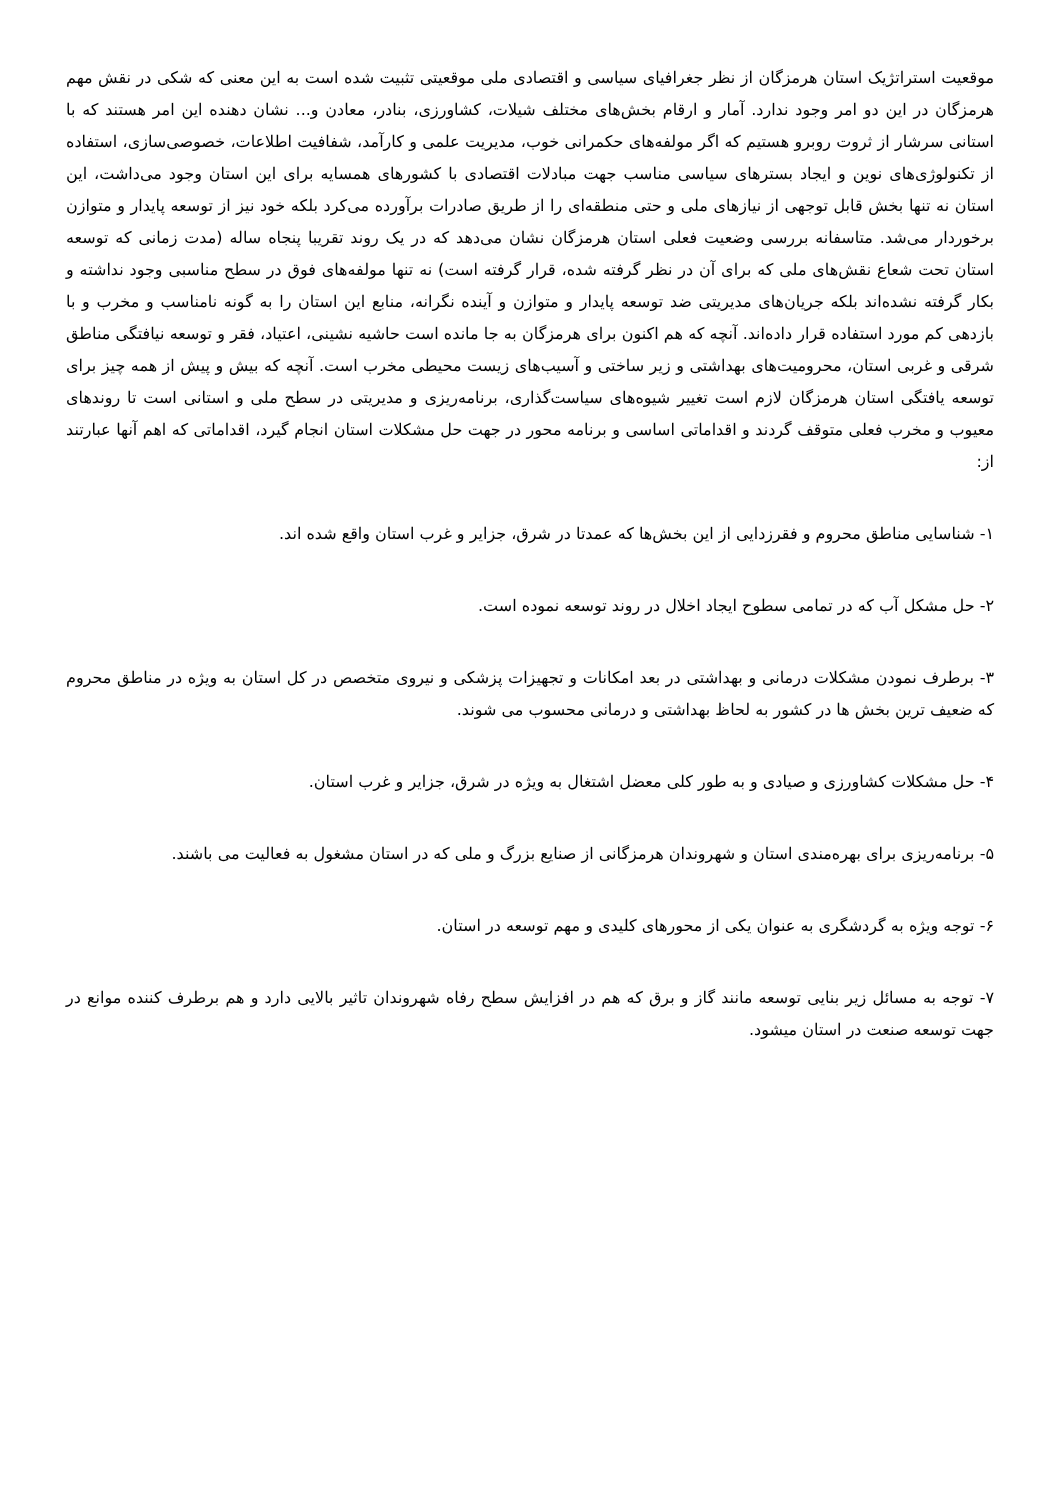موقعیت استراتژیک استان هرمزگان از نظر جغرافیای سیاسی و اقتصادی ملی موقعیتی تثبیت شده است به این معنی که شکی در نقش مهم هرمزگان در این دو امر وجود ندارد. آمار و ارقام بخش‌های مختلف شیلات، کشاورزی، بنادر، معادن و... نشان دهنده این امر هستند که با استانی سرشار از ثروت روبرو هستیم که اگر مولفه‌های حکمرانی خوب، مدیریت علمی و کارآمد، شفافیت اطلاعات، خصوصی‌سازی، استفاده از تکنولوژی‌های نوین و ایجاد بسترهای سیاسی مناسب جهت مبادلات اقتصادی با کشورهای همسایه برای این استان وجود می‌داشت، این استان نه تنها بخش قابل توجهی از نیازهای ملی و حتی منطقه‌ای را از طریق صادرات برآورده می‌کرد بلکه خود نیز از توسعه پایدار و متوازن برخوردار می‌شد. متاسفانه بررسی وضعیت فعلی استان هرمزگان نشان می‌دهد که در یک روند تقریبا پنجاه ساله (مدت زمانی که توسعه استان تحت شعاع نقش‌های ملی که برای آن در نظر گرفته شده، قرار گرفته است) نه تنها مولفه‌های فوق در سطح مناسبی وجود نداشته و بکار گرفته نشده‌اند بلکه جریان‌های مدیریتی ضد توسعه پایدار و متوازن و آینده نگرانه، منابع این استان را به گونه نامناسب و مخرب و با بازدهی کم مورد استفاده قرار داده‌اند. آنچه که هم اکنون برای هرمزگان به جا مانده است حاشیه نشینی، اعتیاد، فقر و توسعه نیافتگی مناطق شرقی و غربی استان، محرومیت‌های بهداشتی و زیر ساختی و آسیب‌های زیست محیطی مخرب است. آنچه که بیش و پیش از همه چیز برای توسعه یافتگی استان هرمزگان لازم است تغییر شیوه‌های سیاست‌گذاری، برنامه‌ریزی و مدیریتی در سطح ملی و استانی است تا روندهای معیوب و مخرب فعلی متوقف گردند و اقداماتی اساسی و برنامه محور در جهت حل مشکلات استان انجام گیرد، اقداماتی که اهم آنها عبارتند از:
۱- شناسایی مناطق محروم و فقرزدایی از این بخش‌ها که عمدتا در شرق، جزایر و غرب استان واقع شده اند.
۲- حل مشکل آب که در تمامی سطوح ایجاد اخلال در روند توسعه نموده است.
۳- برطرف نمودن مشکلات درمانی و بهداشتی در بعد امکانات و تجهیزات پزشکی و نیروی متخصص در کل استان به ویژه در مناطق محروم که ضعیف ترین بخش ها در کشور به لحاظ بهداشتی و درمانی محسوب می شوند.
۴- حل مشکلات کشاورزی و صیادی و به طور کلی معضل اشتغال به ویژه در شرق، جزایر و غرب استان.
۵- برنامه‌ریزی برای بهره‌مندی استان و شهروندان هرمزگانی از صنایع بزرگ و ملی که در استان مشغول به فعالیت می باشند.
۶- توجه ویژه به گردشگری به عنوان یکی از محورهای کلیدی و مهم توسعه در استان.
۷- توجه به مسائل زیر بنایی توسعه مانند گاز و برق که هم در افزایش سطح رفاه شهروندان تاثیر بالایی دارد و هم برطرف کننده موانع در جهت توسعه صنعت در استان میشود.